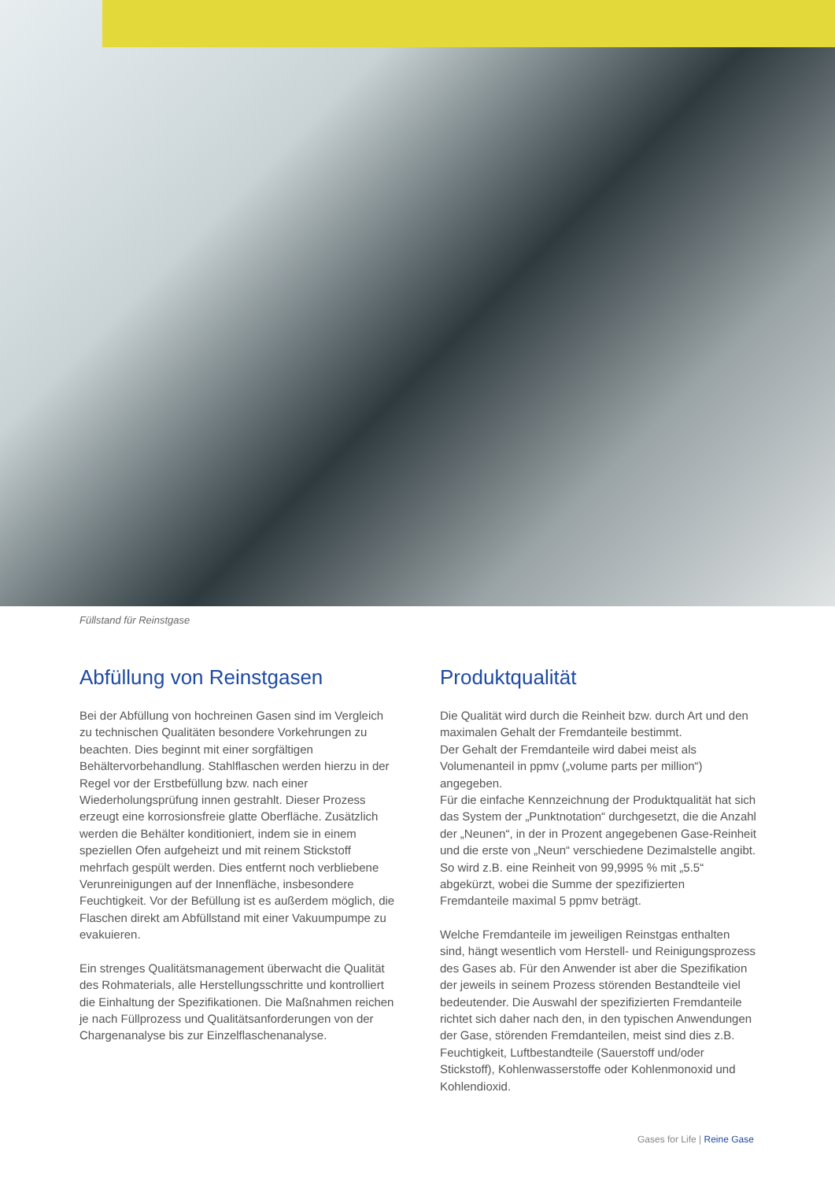Füllstand für Reinstgase
Abfüllung von Reinstgasen
Bei der Abfüllung von hochreinen Gasen sind im Vergleich zu technischen Qualitäten besondere Vorkehrungen zu beachten. Dies beginnt mit einer sorgfältigen Behältervorbehandlung. Stahlflaschen werden hierzu in der Regel vor der Erstbefüllung bzw. nach einer Wiederholungsprüfung innen gestrahlt. Dieser Prozess erzeugt eine korrosionsfreie glatte Oberfläche. Zusätzlich werden die Behälter konditioniert, indem sie in einem speziellen Ofen aufgeheizt und mit reinem Stickstoff mehrfach gespült werden. Dies entfernt noch verbliebene Verunreinigungen auf der Innenfläche, insbesondere Feuchtigkeit. Vor der Befüllung ist es außerdem möglich, die Flaschen direkt am Abfüllstand mit einer Vakuumpumpe zu evakuieren.
Ein strenges Qualitätsmanagement überwacht die Qualität des Rohmaterials, alle Herstellungsschritte und kontrolliert die Einhaltung der Spezifikationen. Die Maßnahmen reichen je nach Füllprozess und Qualitätsanforderungen von der Chargenanalyse bis zur Einzelflaschenanalyse.
Produktqualität
Die Qualität wird durch die Reinheit bzw. durch Art und den maximalen Gehalt der Fremdanteile bestimmt.
Der Gehalt der Fremdanteile wird dabei meist als Volumenanteil in ppmv („volume parts per million“) angegeben.
Für die einfache Kennzeichnung der Produktqualität hat sich das System der „Punktnotation“ durchgesetzt, die die Anzahl der „Neunen“, in der in Prozent angegebenen Gase-Reinheit und die erste von „Neun“ verschiedene Dezimalstelle angibt. So wird z.B. eine Reinheit von 99,9995 % mit „5.5“ abgekürzt, wobei die Summe der spezifizierten Fremdanteile maximal 5 ppmv beträgt.
Welche Fremdanteile im jeweiligen Reinstgas enthalten sind, hängt wesentlich vom Herstell- und Reinigungsprozess des Gases ab. Für den Anwender ist aber die Spezifikation der jeweils in seinem Prozess störenden Bestandteile viel bedeutender. Die Auswahl der spezifizierten Fremdanteile richtet sich daher nach den, in den typischen Anwendungen der Gase, störenden Fremdanteilen, meist sind dies z.B. Feuchtigkeit, Luftbestandteile (Sauerstoff und/oder Stickstoff), Kohlenwasserstoffe oder Kohlenmonoxid und Kohlendioxid.
Gases for Life | Reine Gase